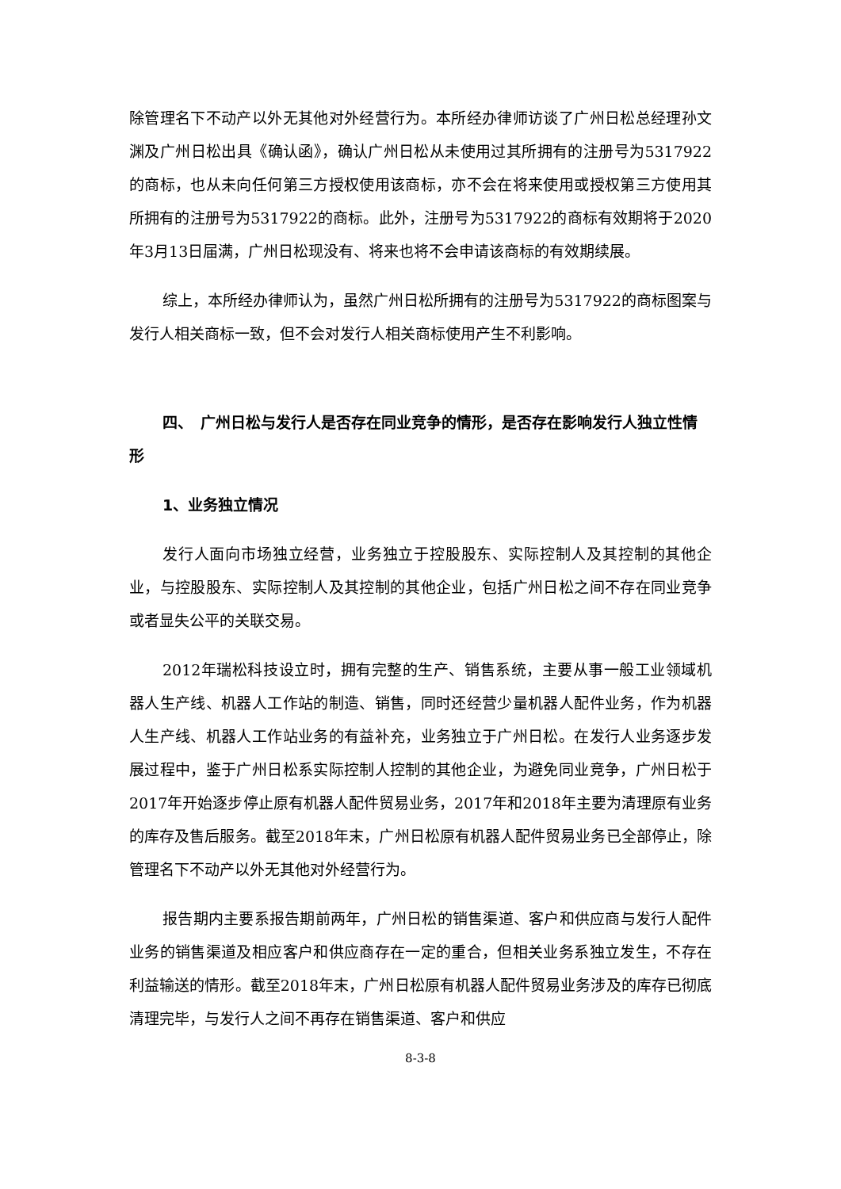除管理名下不动产以外无其他对外经营行为。本所经办律师访谈了广州日松总经理孙文渊及广州日松出具《确认函》，确认广州日松从未使用过其所拥有的注册号为5317922的商标，也从未向任何第三方授权使用该商标，亦不会在将来使用或授权第三方使用其所拥有的注册号为5317922的商标。此外，注册号为5317922的商标有效期将于2020年3月13日届满，广州日松现没有、将来也将不会申请该商标的有效期续展。
综上，本所经办律师认为，虽然广州日松所拥有的注册号为5317922的商标图案与发行人相关商标一致，但不会对发行人相关商标使用产生不利影响。
四、　广州日松与发行人是否存在同业竞争的情形，是否存在影响发行人独立性情形
1、业务独立情况
发行人面向市场独立经营，业务独立于控股股东、实际控制人及其控制的其他企业，与控股股东、实际控制人及其控制的其他企业，包括广州日松之间不存在同业竞争或者显失公平的关联交易。
2012年瑞松科技设立时，拥有完整的生产、销售系统，主要从事一般工业领域机器人生产线、机器人工作站的制造、销售，同时还经营少量机器人配件业务，作为机器人生产线、机器人工作站业务的有益补充，业务独立于广州日松。在发行人业务逐步发展过程中，鉴于广州日松系实际控制人控制的其他企业，为避免同业竞争，广州日松于2017年开始逐步停止原有机器人配件贸易业务，2017年和2018年主要为清理原有业务的库存及售后服务。截至2018年末，广州日松原有机器人配件贸易业务已全部停止，除管理名下不动产以外无其他对外经营行为。
报告期内主要系报告期前两年，广州日松的销售渠道、客户和供应商与发行人配件业务的销售渠道及相应客户和供应商存在一定的重合，但相关业务系独立发生，不存在利益输送的情形。截至2018年末，广州日松原有机器人配件贸易业务涉及的库存已彻底清理完毕，与发行人之间不再存在销售渠道、客户和供应
8-3-8